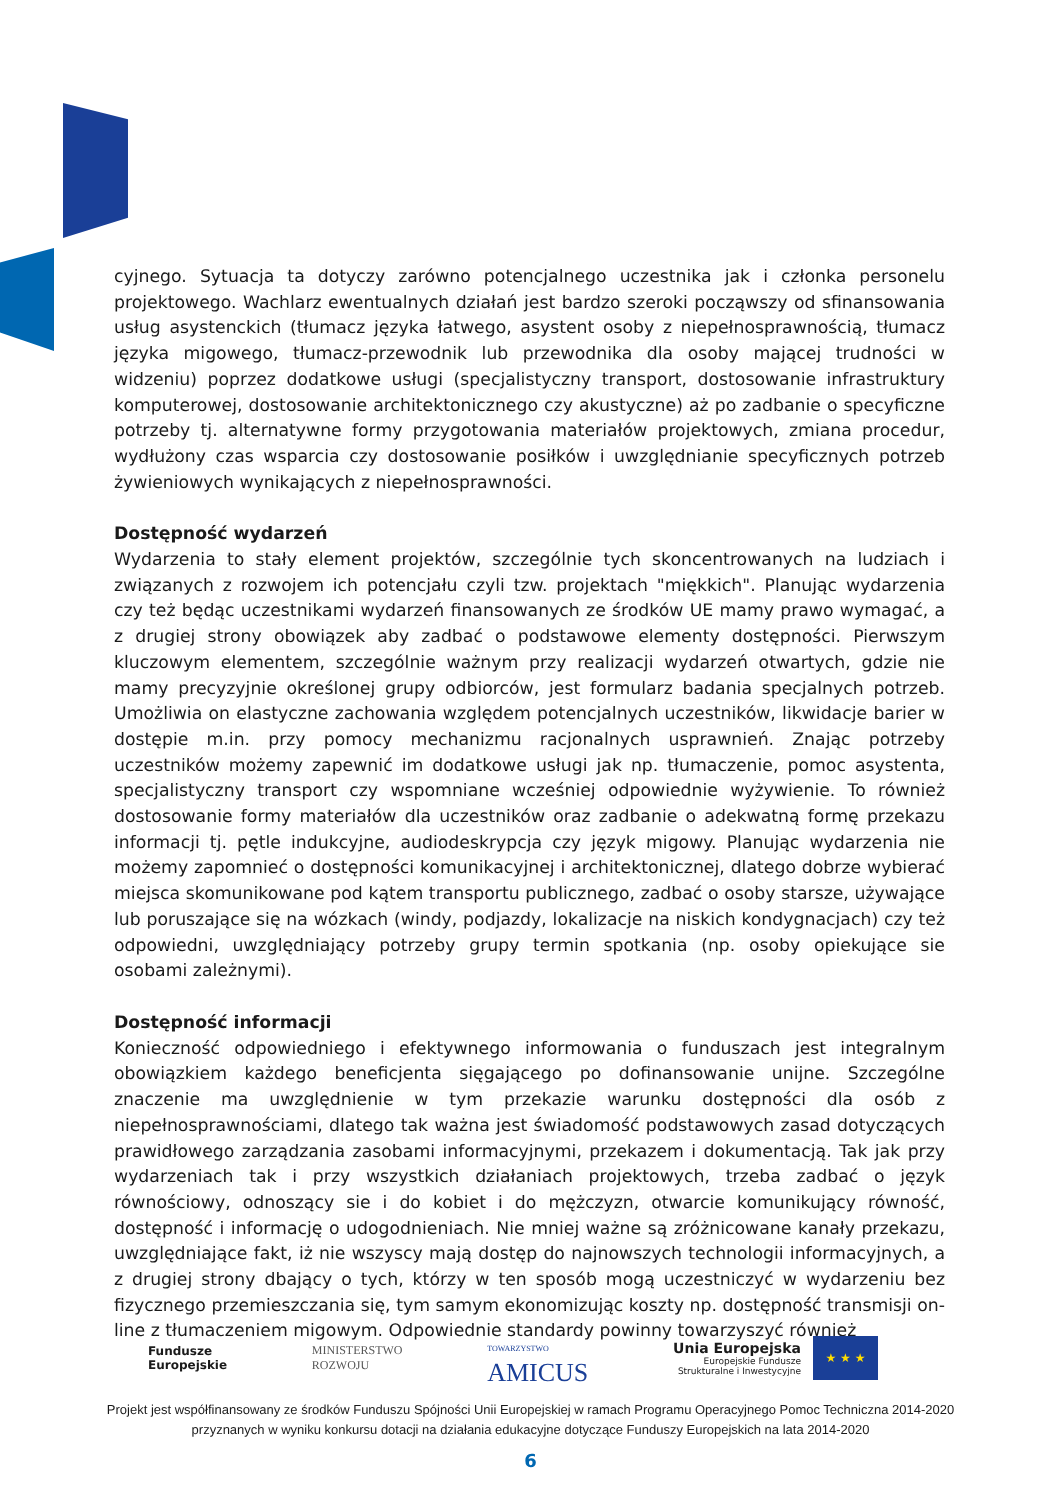cyjnego. Sytuacja ta dotyczy zarówno potencjalnego uczestnika jak i członka personelu projektowego. Wachlarz ewentualnych działań jest bardzo szeroki począwszy od sfinansowania usług asystenckich (tłumacz języka łatwego, asystent osoby z niepełnosprawnością, tłumacz języka migowego, tłumacz-przewodnik lub przewodnika dla osoby mającej trudności w widzeniu) poprzez dodatkowe usługi (specjalistyczny transport, dostosowanie infrastruktury komputerowej, dostosowanie architektonicznego czy akustyczne) aż po zadbanie o specyficzne potrzeby tj. alternatywne formy przygotowania materiałów projektowych, zmiana procedur, wydłużony czas wsparcia czy dostosowanie posiłków i uwzględnianie specyficznych potrzeb żywieniowych wynikających z niepełnosprawności.
Dostępność wydarzeń
Wydarzenia to stały element projektów, szczególnie tych skoncentrowanych na ludziach i związanych z rozwojem ich potencjału czyli tzw. projektach "miękkich". Planując wydarzenia czy też będąc uczestnikami wydarzeń finansowanych ze środków UE mamy prawo wymagać, a z drugiej strony obowiązek aby zadbać o podstawowe elementy dostępności. Pierwszym kluczowym elementem, szczególnie ważnym przy realizacji wydarzeń otwartych, gdzie nie mamy precyzyjnie określonej grupy odbiorców, jest formularz badania specjalnych potrzeb. Umożliwia on elastyczne zachowania względem potencjalnych uczestników, likwidacje barier w dostępie m.in. przy pomocy mechanizmu racjonalnych usprawnień. Znając potrzeby uczestników możemy zapewnić im dodatkowe usługi jak np. tłumaczenie, pomoc asystenta, specjalistyczny transport czy wspomniane wcześniej odpowiednie wyżywienie. To również dostosowanie formy materiałów dla uczestników oraz zadbanie o adekwatną formę przekazu informacji tj. pętle indukcyjne, audiodeskrypcja czy język migowy. Planując wydarzenia nie możemy zapomnieć o dostępności komunikacyjnej i architektonicznej, dlatego dobrze wybierać miejsca skomunikowane pod kątem transportu publicznego, zadbać o osoby starsze, używające lub poruszające się na wózkach (windy, podjazdy, lokalizacje na niskich kondygnacjach) czy też odpowiedni, uwzględniający potrzeby grupy termin spotkania (np. osoby opiekujące sie osobami zależnymi).
Dostępność informacji
Konieczność odpowiedniego i efektywnego informowania o funduszach jest integralnym obowiązkiem każdego beneficjenta sięgającego po dofinansowanie unijne. Szczególne znaczenie ma uwzględnienie w tym przekazie warunku dostępności dla osób z niepełnosprawnościami, dlatego tak ważna jest świadomość podstawowych zasad dotyczących prawidłowego zarządzania zasobami informacyjnymi, przekazem i dokumentacją. Tak jak przy wydarzeniach tak i przy wszystkich działaniach projektowych, trzeba zadbać o język równościowy, odnoszący sie i do kobiet i do mężczyzn, otwarcie komunikujący równość, dostępność i informację o udogodnieniach. Nie mniej ważne są zróżnicowane kanały przekazu, uwzględniające fakt, iż nie wszyscy mają dostęp do najnowszych technologii informacyjnych, a z drugiej strony dbający o tych, którzy w ten sposób mogą uczestniczyć w wydarzeniu bez fizycznego przemieszczania się, tym samym ekonomizując koszty np. dostępność transmisji on-line z tłumaczeniem migowym. Odpowiednie standardy powinny towarzyszyć również
Fundusze
Europejskie
MINISTERSTWO
ROZWOJU
TOWARZYSTWO
AMICUS
Unia Europejska
Europejskie Fundusze
Strukturalne i Inwestycyjne
★ ★ ★
Projekt jest współfinansowany ze środków Funduszu Spójności Unii Europejskiej w ramach Programu Operacyjnego Pomoc Techniczna 2014-2020
przyznanych w wyniku konkursu dotacji na działania edukacyjne dotyczące Funduszy Europejskich na lata 2014-2020
6